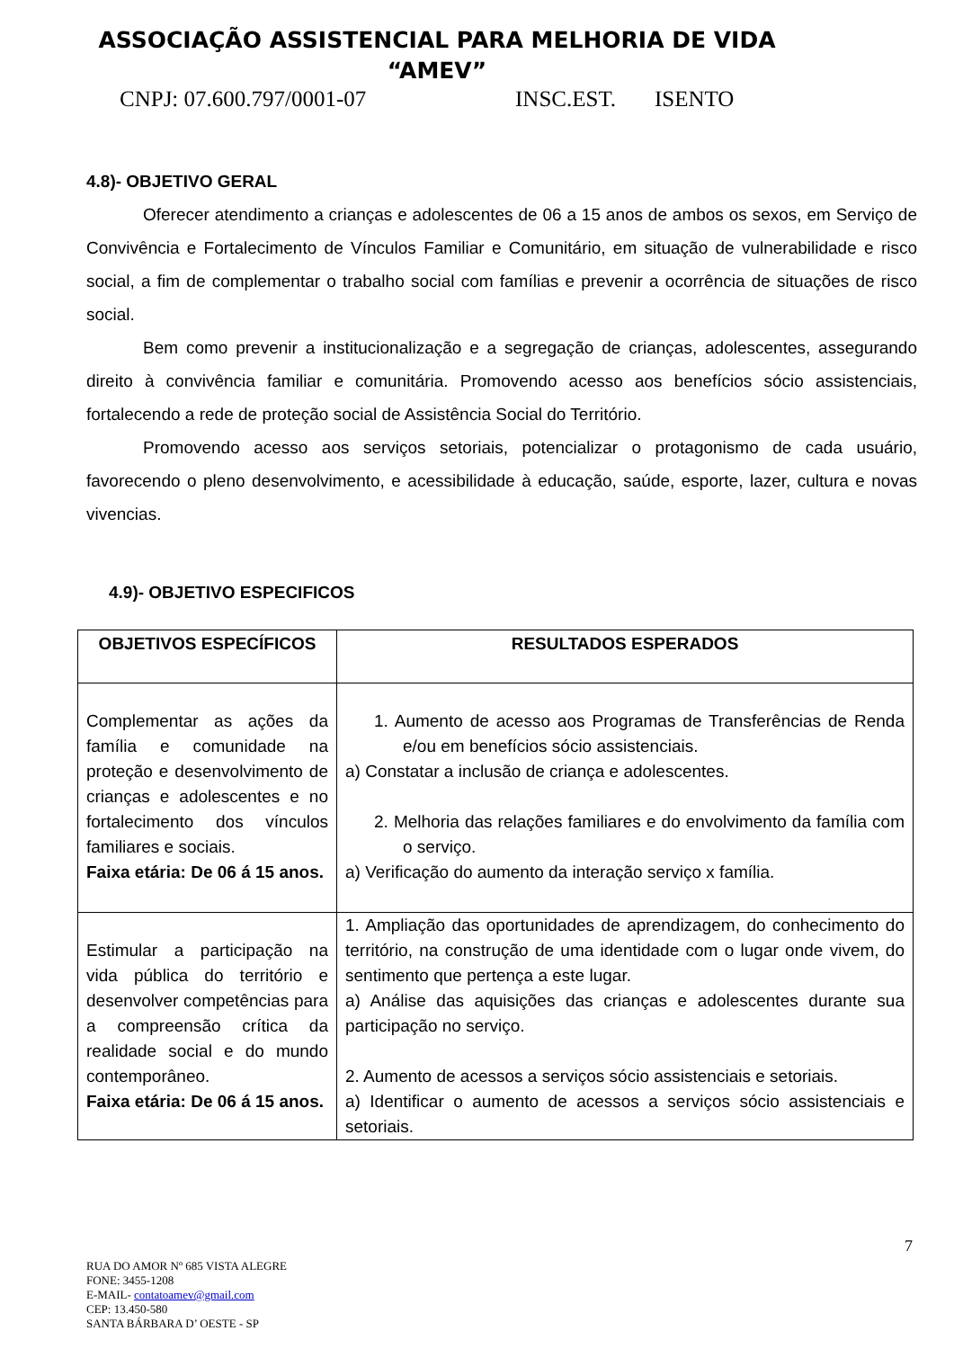ASSOCIAÇÃO ASSISTENCIAL PARA MELHORIA DE VIDA
“AMEV”
CNPJ: 07.600.797/0001-07 INSC.EST. ISENTO
4.8)- OBJETIVO GERAL
Oferecer atendimento a crianças e adolescentes de 06 a 15 anos de ambos os sexos, em Serviço de Convivência e Fortalecimento de Vínculos Familiar e Comunitário, em situação de vulnerabilidade e risco social, a fim de complementar o trabalho social com famílias e prevenir a ocorrência de situações de risco social.
Bem como prevenir a institucionalização e a segregação de crianças, adolescentes, assegurando direito à convivência familiar e comunitária. Promovendo acesso aos benefícios sócio assistenciais, fortalecendo a rede de proteção social de Assistência Social do Território.
Promovendo acesso aos serviços setoriais, potencializar o protagonismo de cada usuário, favorecendo o pleno desenvolvimento, e acessibilidade à educação, saúde, esporte, lazer, cultura e novas vivencias.
4.9)- OBJETIVO ESPECIFICOS
| OBJETIVOS ESPECÍFICOS | RESULTADOS ESPERADOS |
| --- | --- |
| Complementar as ações da família e comunidade na proteção e desenvolvimento de crianças e adolescentes e no fortalecimento dos vínculos familiares e sociais. Faixa etária: De 06 á 15 anos. | 1. Aumento de acesso aos Programas de Transferências de Renda e/ou em benefícios sócio assistenciais. a) Constatar a inclusão de criança e adolescentes. 2. Melhoria das relações familiares e do envolvimento da família com o serviço. a) Verificação do aumento da interação serviço x família. |
| Estimular a participação na vida pública do território e desenvolver competências para a compreensão crítica da realidade social e do mundo contemporâneo. Faixa etária: De 06 á 15 anos. | 1. Ampliação das oportunidades de aprendizagem, do conhecimento do território, na construção de uma identidade com o lugar onde vivem, do sentimento que pertença a este lugar. a) Análise das aquisições das crianças e adolescentes durante sua participação no serviço. 2. Aumento de acessos a serviços sócio assistenciais e setoriais. a) Identificar o aumento de acessos a serviços sócio assistenciais e setoriais. |
7
RUA DO AMOR Nº 685 VISTA ALEGRE
FONE: 3455-1208
E-MAIL- contatoamev@gmail.com
CEP: 13.450-580
SANTA BÁRBARA D’ OESTE - SP